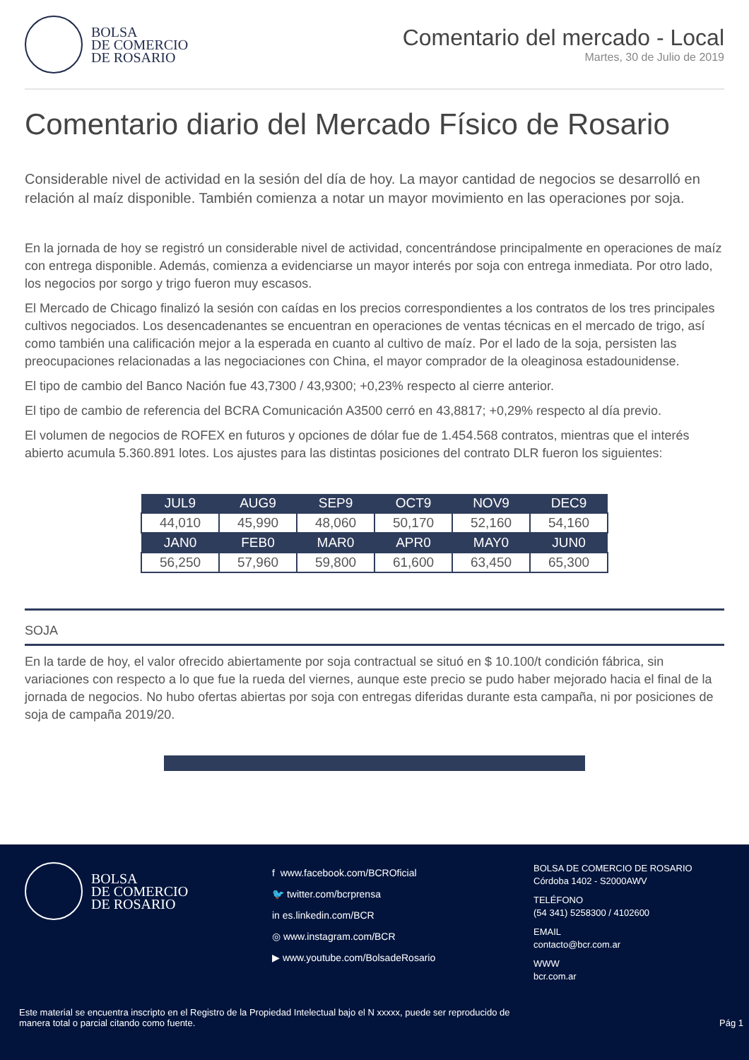BOLSA
DE COMERCIO
DE ROSARIO
Comentario del mercado - Local
Martes, 30 de Julio de 2019
Comentario diario del Mercado Físico de Rosario
Considerable nivel de actividad en la sesión del día de hoy. La mayor cantidad de negocios se desarrolló en relación al maíz disponible. También comienza a notar un mayor movimiento en las operaciones por soja.
En la jornada de hoy se registró un considerable nivel de actividad, concentrándose principalmente en operaciones de maíz con entrega disponible. Además, comienza a evidenciarse un mayor interés por soja con entrega inmediata. Por otro lado, los negocios por sorgo y trigo fueron muy escasos.
El Mercado de Chicago finalizó la sesión con caídas en los precios correspondientes a los contratos de los tres principales cultivos negociados. Los desencadenantes se encuentran en operaciones de ventas técnicas en el mercado de trigo, así como también una calificación mejor a la esperada en cuanto al cultivo de maíz. Por el lado de la soja, persisten las preocupaciones relacionadas a las negociaciones con China, el mayor comprador de la oleaginosa estadounidense.
El tipo de cambio del Banco Nación fue 43,7300 / 43,9300; +0,23% respecto al cierre anterior.
El tipo de cambio de referencia del BCRA Comunicación A3500 cerró en 43,8817; +0,29% respecto al día previo.
El volumen de negocios de ROFEX en futuros y opciones de dólar fue de 1.454.568 contratos, mientras que el interés abierto acumula 5.360.891 lotes. Los ajustes para las distintas posiciones del contrato DLR fueron los siguientes:
| JUL9 | AUG9 | SEP9 | OCT9 | NOV9 | DEC9 |
| --- | --- | --- | --- | --- | --- |
| 44,010 | 45,990 | 48,060 | 50,170 | 52,160 | 54,160 |
| JAN0 | FEB0 | MAR0 | APR0 | MAY0 | JUN0 |
| 56,250 | 57,960 | 59,800 | 61,600 | 63,450 | 65,300 |
SOJA
En la tarde de hoy, el valor ofrecido abiertamente por soja contractual se situó en $ 10.100/t condición fábrica, sin variaciones con respecto a lo que fue la rueda del viernes, aunque este precio se pudo haber mejorado hacia el final de la jornada de negocios. No hubo ofertas abiertas por soja con entregas diferidas durante esta campaña, ni por posiciones de soja de campaña 2019/20.
BOLSA
DE COMERCIO
DE ROSARIO
f www.facebook.com/BCROficial
🐦 twitter.com/bcrprensa
in es.linkedin.com/BCR
◎ www.instagram.com/BCR
▶ www.youtube.com/BolsadeRosario
BOLSA DE COMERCIO DE ROSARIO
Córdoba 1402 - S2000AWV
TELÉFONO
(54 341) 5258300 / 4102600
EMAIL
contacto@bcr.com.ar
WWW
bcr.com.ar
Este material se encuentra inscripto en el Registro de la Propiedad Intelectual bajo el N xxxxx, puede ser reproducido de
manera total o parcial citando como fuente. Pág 1